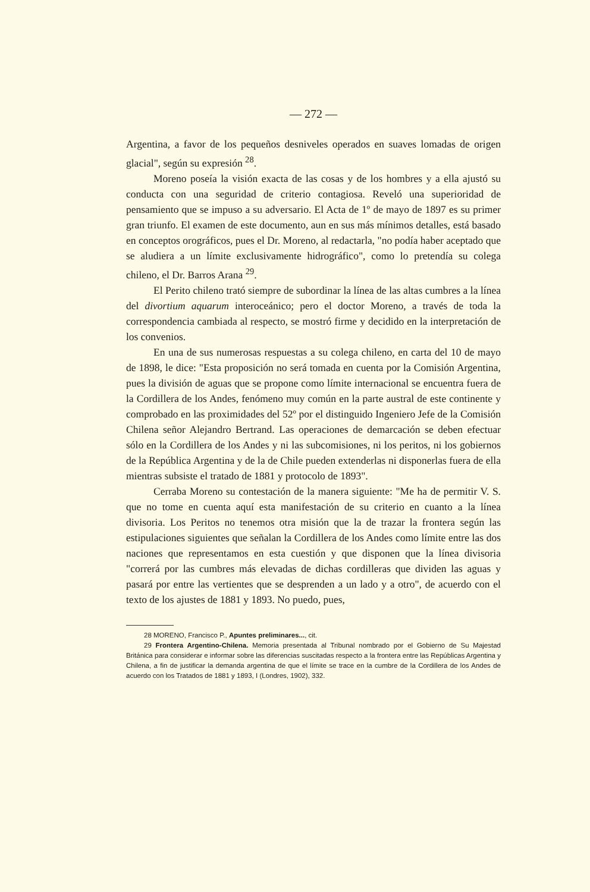— 272 —
Argentina, a favor de los pequeños desniveles operados en suaves lomadas de origen glacial", según su expresión <sup>28</sup>.
Moreno poseía la visión exacta de las cosas y de los hombres y a ella ajustó su conducta con una seguridad de criterio contagiosa. Reveló una superioridad de pensamiento que se impuso a su adversario. El Acta de 1º de mayo de 1897 es su primer gran triunfo. El examen de este documento, aun en sus más mínimos detalles, está basado en conceptos orográficos, pues el Dr. Moreno, al redactarla, "no podía haber aceptado que se aludiera a un límite exclusivamente hidrográfico", como lo pretendía su colega chileno, el Dr. Barros Arana <sup>29</sup>.
El Perito chileno trató siempre de subordinar la línea de las altas cumbres a la línea del divortium aquarum interoceánico; pero el doctor Moreno, a través de toda la correspondencia cambiada al respecto, se mostró firme y decidido en la interpretación de los convenios.
En una de sus numerosas respuestas a su colega chileno, en carta del 10 de mayo de 1898, le dice: "Esta proposición no será tomada en cuenta por la Comisión Argentina, pues la división de aguas que se propone como límite internacional se encuentra fuera de la Cordillera de los Andes, fenómeno muy común en la parte austral de este continente y comprobado en las proximidades del 52º por el distinguido Ingeniero Jefe de la Comisión Chilena señor Alejandro Bertrand. Las operaciones de demarcación se deben efectuar sólo en la Cordillera de los Andes y ni las subcomisiones, ni los peritos, ni los gobiernos de la República Argentina y de la de Chile pueden extenderlas ni disponerlas fuera de ella mientras subsiste el tratado de 1881 y protocolo de 1893".
Cerraba Moreno su contestación de la manera siguiente: "Me ha de permitir V. S. que no tome en cuenta aquí esta manifestación de su criterio en cuanto a la línea divisoria. Los Peritos no tenemos otra misión que la de trazar la frontera según las estipulaciones siguientes que señalan la Cordillera de los Andes como límite entre las dos naciones que representamos en esta cuestión y que disponen que la línea divisoria "correrá por las cumbres más elevadas de dichas cordilleras que dividen las aguas y pasará por entre las vertientes que se desprenden a un lado y a otro", de acuerdo con el texto de los ajustes de 1881 y 1893. No puedo, pues,
28 MORENO, Francisco P., Apuntes preliminares..., cit.
29 Frontera Argentino-Chilena. Memoria presentada al Tribunal nombrado por el Gobierno de Su Majestad Británica para considerar e informar sobre las diferencias suscitadas respecto a la frontera entre las Repúblicas Argentina y Chilena, a fin de justificar la demanda argentina de que el límite se trace en la cumbre de la Cordillera de los Andes de acuerdo con los Tratados de 1881 y 1893, I (Londres, 1902), 332.